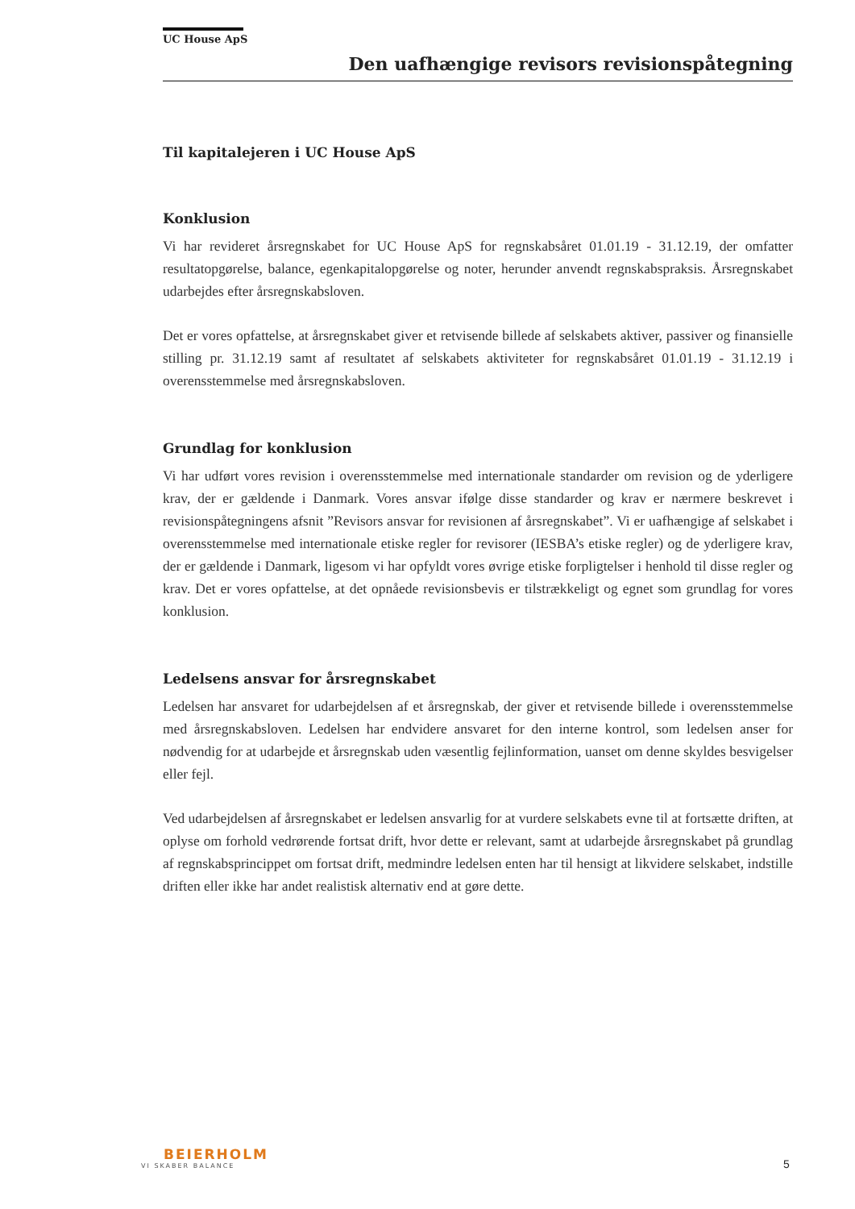UC House ApS
Den uafhængige revisors revisionspåtegning
Til kapitalejeren i UC House ApS
Konklusion
Vi har revideret årsregnskabet for UC House ApS for regnskabsåret 01.01.19 - 31.12.19, der omfatter resultatopgørelse, balance, egenkapitalopgørelse og noter, herunder anvendt regnskabspraksis. Årsregnskabet udarbejdes efter årsregnskabsloven.
Det er vores opfattelse, at årsregnskabet giver et retvisende billede af selskabets aktiver, passiver og finansielle stilling pr. 31.12.19 samt af resultatet af selskabets aktiviteter for regnskabsåret 01.01.19 - 31.12.19 i overensstemmelse med årsregnskabsloven.
Grundlag for konklusion
Vi har udført vores revision i overensstemmelse med internationale standarder om revision og de yderligere krav, der er gældende i Danmark. Vores ansvar ifølge disse standarder og krav er nærmere beskrevet i revisionspåtegningens afsnit ”Revisors ansvar for revisionen af årsregnskabet”. Vi er uafhængige af selskabet i overensstemmelse med internationale etiske regler for revisorer (IESBA’s etiske regler) og de yderligere krav, der er gældende i Danmark, ligesom vi har opfyldt vores øvrige etiske forpligtelser i henhold til disse regler og krav. Det er vores opfattelse, at det opnåede revisionsbevis er tilstrækkeligt og egnet som grundlag for vores konklusion.
Ledelsens ansvar for årsregnskabet
Ledelsen har ansvaret for udarbejdelsen af et årsregnskab, der giver et retvisende billede i overensstemmelse med årsregnskabsloven. Ledelsen har endvidere ansvaret for den interne kontrol, som ledelsen anser for nødvendig for at udarbejde et årsregnskab uden væsentlig fejlinformation, uanset om denne skyldes besvigelser eller fejl.
Ved udarbejdelsen af årsregnskabet er ledelsen ansvarlig for at vurdere selskabets evne til at fortsætte driften, at oplyse om forhold vedrørende fortsat drift, hvor dette er relevant, samt at udarbejde årsregnskabet på grundlag af regnskabsprincippet om fortsat drift, medmindre ledelsen enten har til hensigt at likvidere selskabet, indstille driften eller ikke har andet realistisk alternativ end at gøre dette.
BEIERHOLM
VI SKABER BALANCE
5